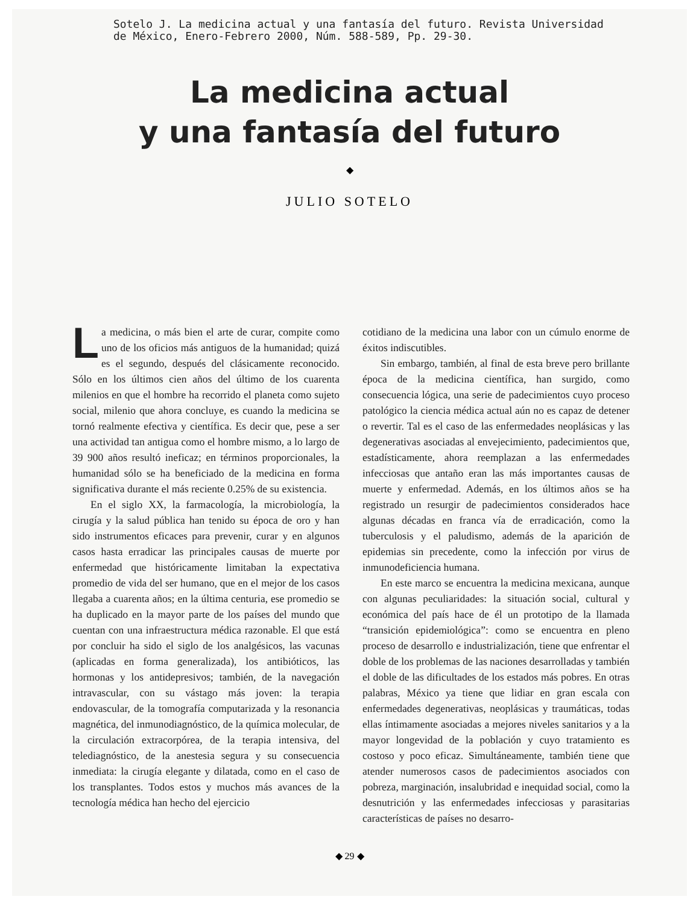Sotelo J. La medicina actual y una fantasía del futuro. Revista Universidad
de México, Enero-Febrero 2000, Núm. 588-589, Pp. 29-30.
La medicina actual
y una fantasía del futuro
◆
JULIO SOTELO
La medicina, o más bien el arte de curar, compite como uno de los oficios más antiguos de la humanidad; quizá es el segundo, después del clásicamente reconocido. Sólo en los últimos cien años del último de los cuarenta milenios en que el hombre ha recorrido el planeta como sujeto social, milenio que ahora concluye, es cuando la medicina se tornó realmente efectiva y científica. Es decir que, pese a ser una actividad tan antigua como el hombre mismo, a lo largo de 39 900 años resultó ineficaz; en términos proporcionales, la humanidad sólo se ha beneficiado de la medicina en forma significativa durante el más reciente 0.25% de su existencia.
En el siglo XX, la farmacología, la microbiología, la cirugía y la salud pública han tenido su época de oro y han sido instrumentos eficaces para prevenir, curar y en algunos casos hasta erradicar las principales causas de muerte por enfermedad que históricamente limitaban la expectativa promedio de vida del ser humano, que en el mejor de los casos llegaba a cuarenta años; en la última centuria, ese promedio se ha duplicado en la mayor parte de los países del mundo que cuentan con una infraestructura médica razonable. El que está por concluir ha sido el siglo de los analgésicos, las vacunas (aplicadas en forma generalizada), los antibióticos, las hormonas y los antidepresivos; también, de la navegación intravascular, con su vástago más joven: la terapia endovascular, de la tomografía computarizada y la resonancia magnética, del inmunodiagnóstico, de la química molecular, de la circulación extracorpórea, de la terapia intensiva, del telediagnóstico, de la anestesia segura y su consecuencia inmediata: la cirugía elegante y dilatada, como en el caso de los transplantes. Todos estos y muchos más avances de la tecnología médica han hecho del ejercicio
cotidiano de la medicina una labor con un cúmulo enorme de éxitos indiscutibles.
Sin embargo, también, al final de esta breve pero brillante época de la medicina científica, han surgido, como consecuencia lógica, una serie de padecimientos cuyo proceso patológico la ciencia médica actual aún no es capaz de detener o revertir. Tal es el caso de las enfermedades neoplásicas y las degenerativas asociadas al envejecimiento, padecimientos que, estadísticamente, ahora reemplazan a las enfermedades infecciosas que antaño eran las más importantes causas de muerte y enfermedad. Además, en los últimos años se ha registrado un resurgir de padecimientos considerados hace algunas décadas en franca vía de erradicación, como la tuberculosis y el paludismo, además de la aparición de epidemias sin precedente, como la infección por virus de inmunodeficiencia humana.
En este marco se encuentra la medicina mexicana, aunque con algunas peculiaridades: la situación social, cultural y económica del país hace de él un prototipo de la llamada “transición epidemiológica”: como se encuentra en pleno proceso de desarrollo e industrialización, tiene que enfrentar el doble de los problemas de las naciones desarrolladas y también el doble de las dificultades de los estados más pobres. En otras palabras, México ya tiene que lidiar en gran escala con enfermedades degenerativas, neoplásicas y traumáticas, todas ellas íntimamente asociadas a mejores niveles sanitarios y a la mayor longevidad de la población y cuyo tratamiento es costoso y poco eficaz. Simultáneamente, también tiene que atender numerosos casos de padecimientos asociados con pobreza, marginación, insalubridad e inequidad social, como la desnutrición y las enfermedades infecciosas y parasitarias características de países no desarro-
◆ 29 ◆